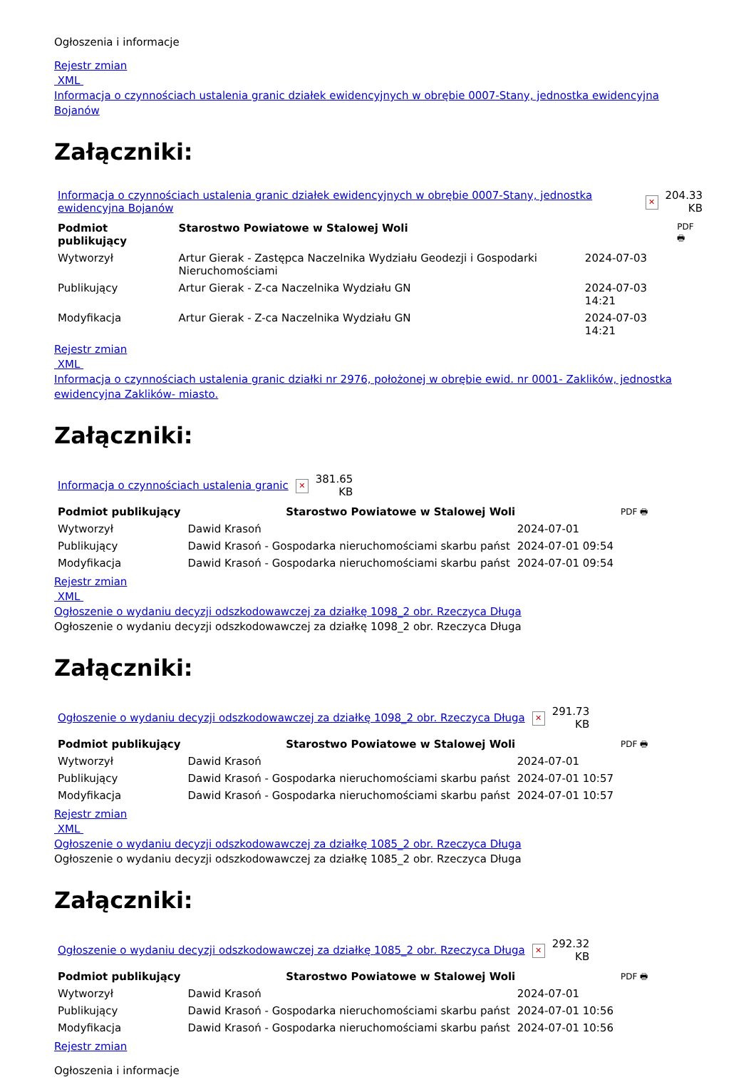Ogłoszenia i informacje
Rejestr zmian
XML
Informacja o czynnościach ustalenia granic działek ewidencyjnych w obrębie 0007-Stany, jednostka ewidencyjna Bojanów
Załączniki:
| Informacja o czynnościach ustalenia granic działek ewidencyjnych w obrębie 0007-Stany, jednostka ewidencyjna Bojanów | ✕ | 204.33 KB |
| Podmiot publikujący | Starostwo Powiatowe w Stalowej Woli | | PDF 🖶 |
| Wytworzył | Artur Gierak - Zastępca Naczelnika Wydziału Geodezji i Gospodarki Nieruchomościami | 2024-07-03 | |
| Publikujący | Artur Gierak - Z-ca Naczelnika Wydziału GN | 2024-07-03 14:21 | |
| Modyfikacja | Artur Gierak - Z-ca Naczelnika Wydziału GN | 2024-07-03 14:21 | |
Rejestr zmian
XML
Informacja o czynnościach ustalenia granic działki nr 2976, położonej w obrębie ewid. nr 0001- Zaklików, jednostka ewidencyjna Zaklików- miasto.
Załączniki:
| Informacja o czynnościach ustalenia granic | ✕ | 381.65 KB |
| Podmiot publikujący | Starostwo Powiatowe w Stalowej Woli | | PDF 🖶 |
| Wytworzył | Dawid Krasoń | 2024-07-01 | |
| Publikujący | Dawid Krasoń - Gospodarka nieruchomościami skarbu państ | 2024-07-01 09:54 | |
| Modyfikacja | Dawid Krasoń - Gospodarka nieruchomościami skarbu państ | 2024-07-01 09:54 | |
Rejestr zmian
XML
Ogłoszenie o wydaniu decyzji odszkodowawczej za działkę 1098_2 obr. Rzeczyca Długa
Ogłoszenie o wydaniu decyzji odszkodowawczej za działkę 1098_2 obr. Rzeczyca Długa
Załączniki:
| Ogłoszenie o wydaniu decyzji odszkodowawczej za działkę 1098_2 obr. Rzeczyca Długa | ✕ | 291.73 KB |
| Podmiot publikujący | Starostwo Powiatowe w Stalowej Woli | | PDF 🖶 |
| Wytworzył | Dawid Krasoń | 2024-07-01 | |
| Publikujący | Dawid Krasoń - Gospodarka nieruchomościami skarbu państ | 2024-07-01 10:57 | |
| Modyfikacja | Dawid Krasoń - Gospodarka nieruchomościami skarbu państ | 2024-07-01 10:57 | |
Rejestr zmian
XML
Ogłoszenie o wydaniu decyzji odszkodowawczej za działkę 1085_2 obr. Rzeczyca Długa
Ogłoszenie o wydaniu decyzji odszkodowawczej za działkę 1085_2 obr. Rzeczyca Długa
Załączniki:
| Ogłoszenie o wydaniu decyzji odszkodowawczej za działkę 1085_2 obr. Rzeczyca Długa | ✕ | 292.32 KB |
| Podmiot publikujący | Starostwo Powiatowe w Stalowej Woli | | PDF 🖶 |
| Wytworzył | Dawid Krasoń | 2024-07-01 | |
| Publikujący | Dawid Krasoń - Gospodarka nieruchomościami skarbu państ | 2024-07-01 10:56 | |
| Modyfikacja | Dawid Krasoń - Gospodarka nieruchomościami skarbu państ | 2024-07-01 10:56 | |
Rejestr zmian
Ogłoszenia i informacje